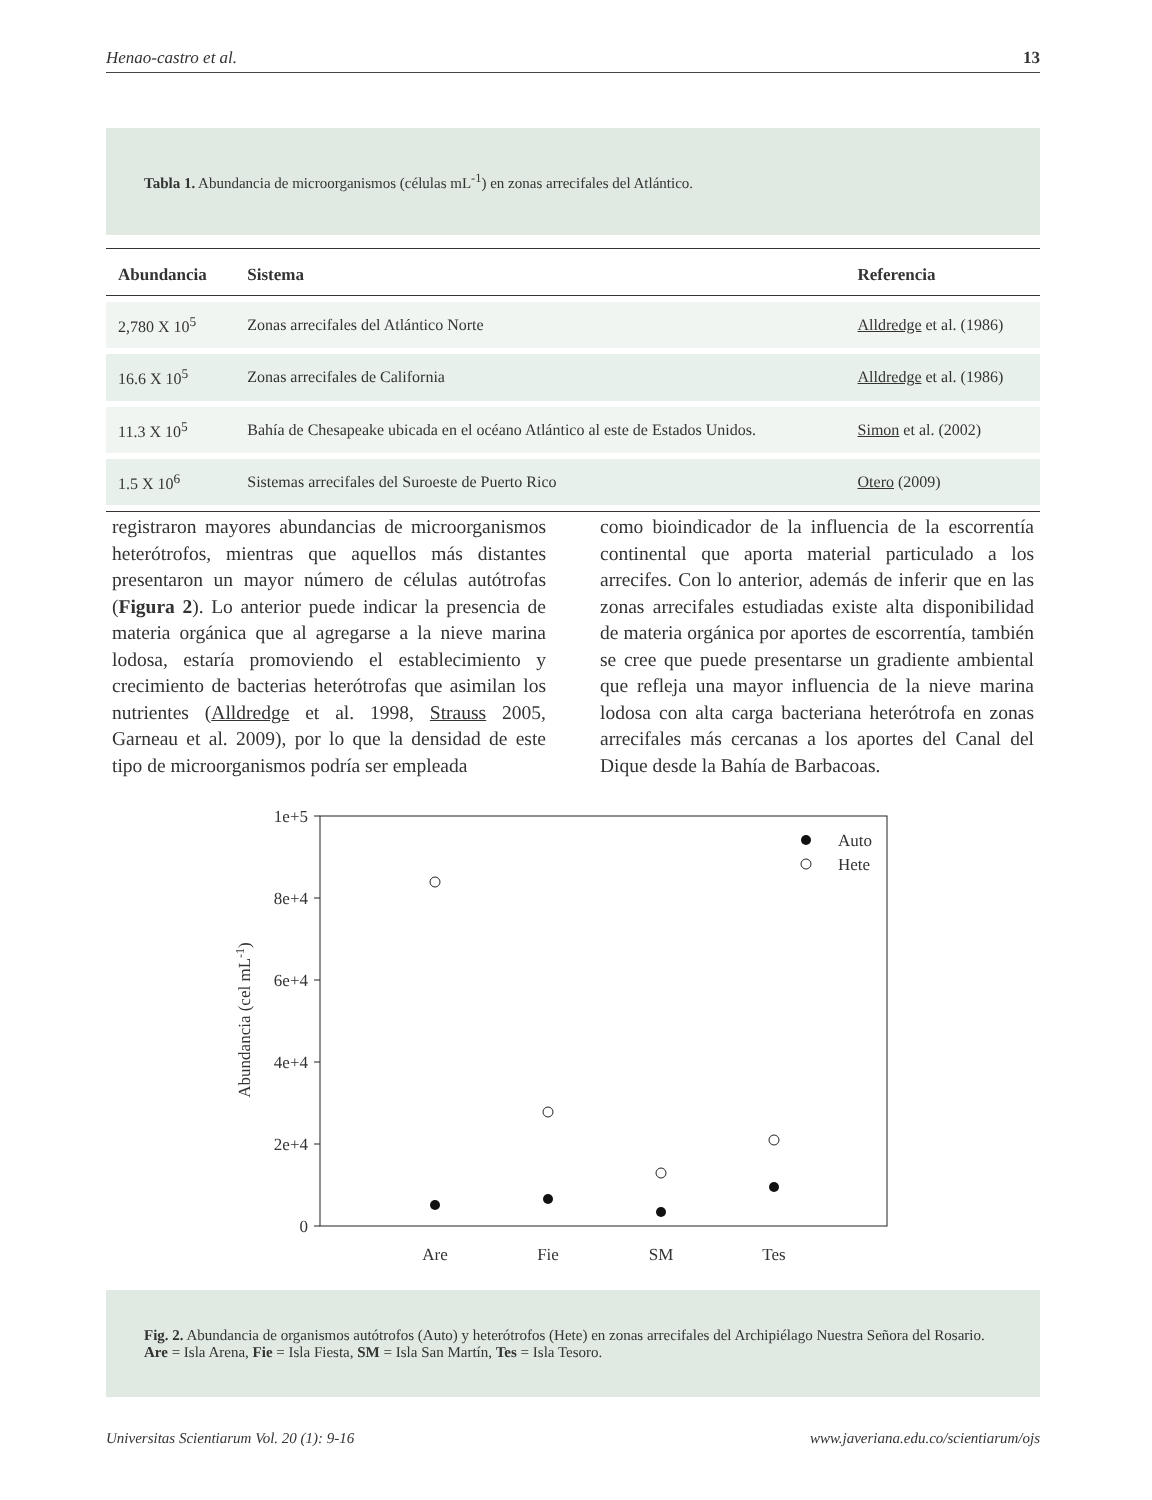Henao-castro et al. 13
Tabla 1. Abundancia de microorganismos (células mL<sup>-1</sup>) en zonas arrecifales del Atlántico.
| Abundancia | Sistema | Referencia |
| --- | --- | --- |
| 2,780 X 10<sup>5</sup> | Zonas arrecifales del Atlántico Norte | Alldredge et al. (1986) |
| 16.6 X 10<sup>5</sup> | Zonas arrecifales de California | Alldredge et al. (1986) |
| 11.3 X 10<sup>5</sup> | Bahía de Chesapeake ubicada en el océano Atlántico al este de Estados Unidos. | Simon et al. (2002) |
| 1.5 X 10<sup>6</sup> | Sistemas arrecifales del Suroeste de Puerto Rico | Otero (2009) |
registraron mayores abundancias de microorganismos heterótrofos, mientras que aquellos más distantes presentaron un mayor número de células autótrofas (Figura 2). Lo anterior puede indicar la presencia de materia orgánica que al agregarse a la nieve marina lodosa, estaría promoviendo el establecimiento y crecimiento de bacterias heterótrofas que asimilan los nutrientes (Alldredge et al. 1998, Strauss 2005, Garneau et al. 2009), por lo que la densidad de este tipo de microorganismos podría ser empleada
como bioindicador de la influencia de la escorrentía continental que aporta material particulado a los arrecifes. Con lo anterior, además de inferir que en las zonas arrecifales estudiadas existe alta disponibilidad de materia orgánica por aportes de escorrentía, también se cree que puede presentarse un gradiente ambiental que refleja una mayor influencia de la nieve marina lodosa con alta carga bacteriana heterótrofa en zonas arrecifales más cercanas a los aportes del Canal del Dique desde la Bahía de Barbacoas.
1e+5
8e+4
6e+4
4e+4
2e+4
0
Abundancia (cel mL-1)
Are
Fie
SM
Tes
Auto
Hete
Fig. 2. Abundancia de organismos autótrofos (Auto) y heterótrofos (Hete) en zonas arrecifales del Archipiélago Nuestra Señora del Rosario. Are = Isla Arena, Fie = Isla Fiesta, SM = Isla San Martín, Tes = Isla Tesoro.
Universitas Scientiarum Vol. 20 (1): 9-16 www.javeriana.edu.co/scientiarum/ojs